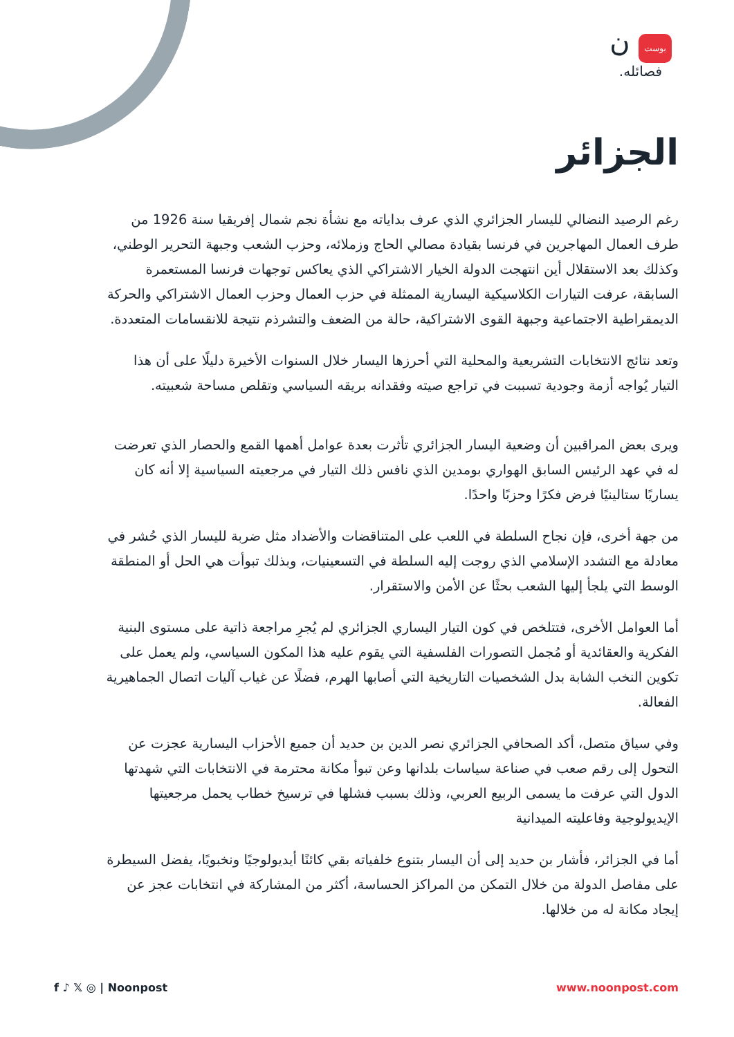ن بوست
فصائله.
الجزائر
رغم الرصيد النضالي لليسار الجزائري الذي عرف بداياته مع نشأة نجم شمال إفريقيا سنة 1926 من طرف العمال المهاجرين في فرنسا بقيادة مصالي الحاج وزملائه، وحزب الشعب وجبهة التحرير الوطني، وكذلك بعد الاستقلال أين انتهجت الدولة الخيار الاشتراكي الذي يعاكس توجهات فرنسا المستعمرة السابقة، عرفت التيارات الكلاسيكية اليسارية الممثلة في حزب العمال وحزب العمال الاشتراكي والحركة الديمقراطية الاجتماعية وجبهة القوى الاشتراكية، حالة من الضعف والتشرذم نتيجة للانقسامات المتعددة.
وتعد نتائج الانتخابات التشريعية والمحلية التي أحرزها اليسار خلال السنوات الأخيرة دليلًا على أن هذا التيار يُواجه أزمة وجودية تسببت في تراجع صيته وفقدانه بريقه السياسي وتقلص مساحة شعبيته.
ويرى بعض المراقبين أن وضعية اليسار الجزائري تأثرت بعدة عوامل أهمها القمع والحصار الذي تعرضت له في عهد الرئيس السابق الهواري بومدين الذي نافس ذلك التيار في مرجعيته السياسية إلا أنه كان يساريًا ستالينيًا فرض فكرًا وحزبًا واحدًا.
من جهة أخرى، فإن نجاح السلطة في اللعب على المتناقضات والأضداد مثل ضربة لليسار الذي حُشر في معادلة مع التشدد الإسلامي الذي روجت إليه السلطة في التسعينيات، وبذلك تبوأت هي الحل أو المنطقة الوسط التي يلجأ إليها الشعب بحثًا عن الأمن والاستقرار.
أما العوامل الأخرى، فتتلخص في كون التيار اليساري الجزائري لم يُجرِ مراجعة ذاتية على مستوى البنية الفكرية والعقائدية أو مُجمل التصورات الفلسفية التي يقوم عليه هذا المكون السياسي، ولم يعمل على تكوين النخب الشابة بدل الشخصيات التاريخية التي أصابها الهرم، فضلًا عن غياب آليات اتصال الجماهيرية الفعالة.
وفي سياق متصل، أكد الصحافي الجزائري نصر الدين بن حديد أن جميع الأحزاب اليسارية عجزت عن التحول إلى رقم صعب في صناعة سياسات بلدانها وعن تبوأ مكانة محترمة في الانتخابات التي شهدتها الدول التي عرفت ما يسمى الربيع العربي، وذلك بسبب فشلها في ترسيخ خطاب يحمل مرجعيتها الإيديولوجية وفاعليته الميدانية
أما في الجزائر، فأشار بن حديد إلى أن اليسار بتنوع خلفياته بقي كائنًا أيديولوجيًا ونخبويًا، يفضل السيطرة على مفاصل الدولة من خلال التمكن من المراكز الحساسة، أكثر من المشاركة في انتخابات عجز عن إيجاد مكانة له من خلالها.
f ♪ 𝕏 ◎ | Noonpost www.noonpost.com